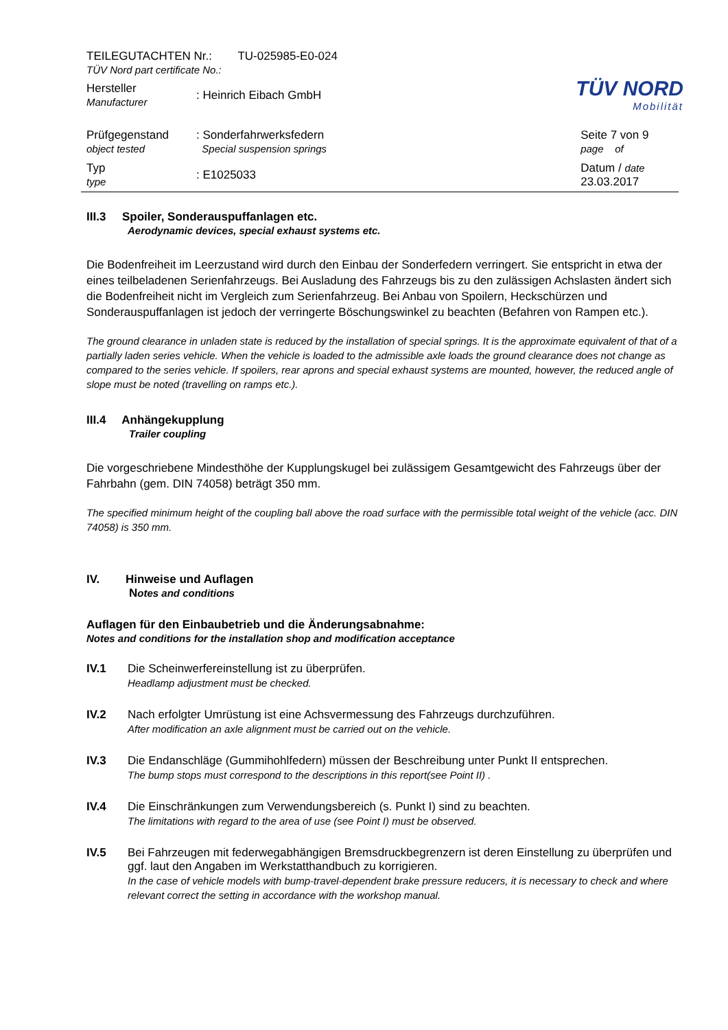| TEILEGUTACHTEN Nr.: TU-025985-E0-024 TÜV Nord part certificate No.: | | TÜV NORD Mobilität |
| Hersteller Manufacturer | : Heinrich Eibach GmbH | |
| Prüfgegenstand object tested | : Sonderfahrwerksfedern Special suspension springs | Seite 7 von 9 page of |
| Typ type | : E1025033 | Datum / date 23.03.2017 |
III.3 Spoiler, Sonderauspuffanlagen etc.
Aerodynamic devices, special exhaust systems etc.
Die Bodenfreiheit im Leerzustand wird durch den Einbau der Sonderfedern verringert. Sie entspricht in etwa der eines teilbeladenen Serienfahrzeugs. Bei Ausladung des Fahrzeugs bis zu den zulässigen Achslasten ändert sich die Bodenfreiheit nicht im Vergleich zum Serienfahrzeug. Bei Anbau von Spoilern, Heckschürzen und Sonderauspuffanlagen ist jedoch der verringerte Böschungswinkel zu beachten (Befahren von Rampen etc.).
The ground clearance in unladen state is reduced by the installation of special springs. It is the approximate equivalent of that of a partially laden series vehicle. When the vehicle is loaded to the admissible axle loads the ground clearance does not change as compared to the series vehicle. If spoilers, rear aprons and special exhaust systems are mounted, however, the reduced angle of slope must be noted (travelling on ramps etc.).
III.4 Anhängekupplung
Trailer coupling
Die vorgeschriebene Mindesthöhe der Kupplungskugel bei zulässigem Gesamtgewicht des Fahrzeugs über der Fahrbahn (gem. DIN 74058) beträgt 350 mm.
The specified minimum height of the coupling ball above the road surface with the permissible total weight of the vehicle (acc. DIN 74058) is 350 mm.
IV. Hinweise und Auflagen
Notes and conditions
Auflagen für den Einbaubetrieb und die Änderungsabnahme:
Notes and conditions for the installation shop and modification acceptance
IV.1 Die Scheinwerfereinstellung ist zu überprüfen.
Headlamp adjustment must be checked.
IV.2 Nach erfolgter Umrüstung ist eine Achsvermessung des Fahrzeugs durchzuführen.
After modification an axle alignment must be carried out on the vehicle.
IV.3 Die Endanschläge (Gummihohlfedern) müssen der Beschreibung unter Punkt II entsprechen.
The bump stops must correspond to the descriptions in this report(see Point II) .
IV.4 Die Einschränkungen zum Verwendungsbereich (s. Punkt I) sind zu beachten.
The limitations with regard to the area of use (see Point I) must be observed.
IV.5 Bei Fahrzeugen mit federwegabhängigen Bremsdruckbegrenzern ist deren Einstellung zu überprüfen und ggf. laut den Angaben im Werkstatthandbuch zu korrigieren.
In the case of vehicle models with bump-travel-dependent brake pressure reducers, it is necessary to check and where relevant correct the setting in accordance with the workshop manual.